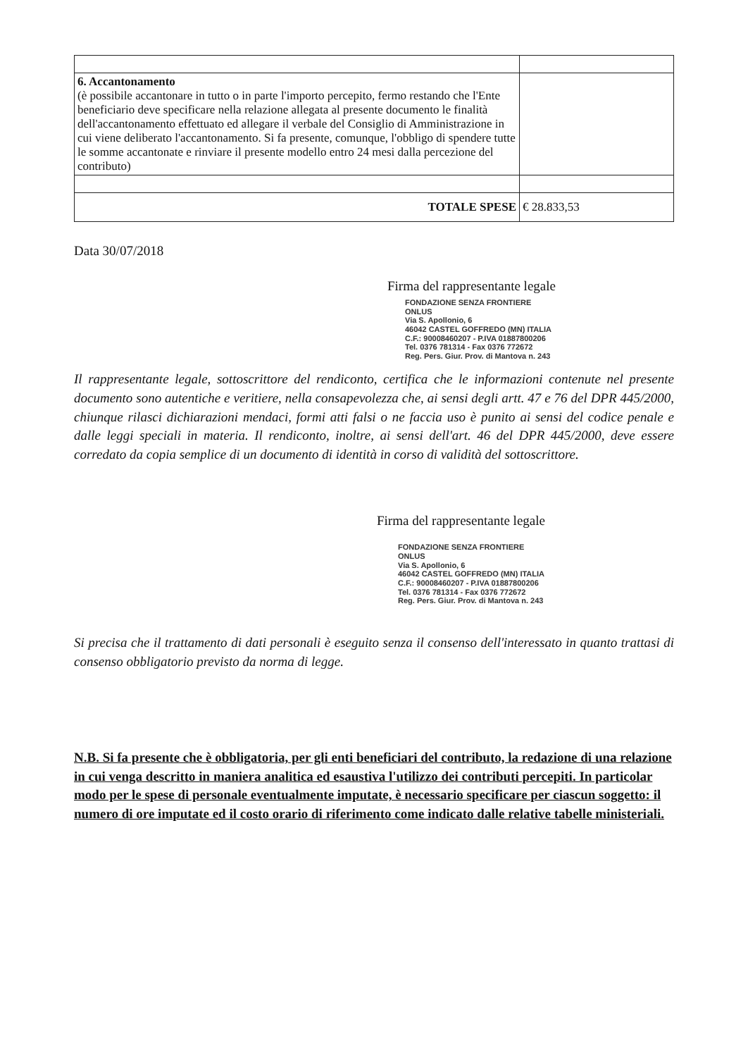| 6. Accantonamento (è possibile accantonare in tutto o in parte l'importo percepito, fermo restando che l'Ente beneficiario deve specificare nella relazione allegata al presente documento le finalità dell'accantonamento effettuato ed allegare il verbale del Consiglio di Amministrazione in cui viene deliberato l'accantonamento. Si fa presente, comunque, l'obbligo di spendere tutte le somme accantonate e rinviare il presente modello entro 24 mesi dalla percezione del contributo) | |
| TOTALE SPESE | € 28.833,53 |
Data 30/07/2018
Firma del rappresentante legale
FONDAZIONE SENZA FRONTIERE
ONLUS
Via S. Apollonio, 6
46042 CASTEL GOFFREDO (MN) ITALIA
C.F.: 90008460207 - P.IVA 01887800206
Tel. 0376 781314 - Fax 0376 772672
Reg. Pers. Giur. Prov. di Mantova n. 243
Il rappresentante legale, sottoscrittore del rendiconto, certifica che le informazioni contenute nel presente documento sono autentiche e veritiere, nella consapevolezza che, ai sensi degli artt. 47 e 76 del DPR 445/2000, chiunque rilasci dichiarazioni mendaci, formi atti falsi o ne faccia uso è punito ai sensi del codice penale e dalle leggi speciali in materia. Il rendiconto, inoltre, ai sensi dell'art. 46 del DPR 445/2000, deve essere corredato da copia semplice di un documento di identità in corso di validità del sottoscrittore.
Firma del rappresentante legale
FONDAZIONE SENZA FRONTIERE
ONLUS
Via S. Apollonio, 6
46042 CASTEL GOFFREDO (MN) ITALIA
C.F.: 90008460207 - P.IVA 01887800206
Tel. 0376 781314 - Fax 0376 772672
Reg. Pers. Giur. Prov. di Mantova n. 243
Si precisa che il trattamento di dati personali è eseguito senza il consenso dell'interessato in quanto trattasi di consenso obbligatorio previsto da norma di legge.
N.B. Si fa presente che è obbligatoria, per gli enti beneficiari del contributo, la redazione di una relazione in cui venga descritto in maniera analitica ed esaustiva l'utilizzo dei contributi percepiti. In particolar modo per le spese di personale eventualmente imputate, è necessario specificare per ciascun soggetto: il numero di ore imputate ed il costo orario di riferimento come indicato dalle relative tabelle ministeriali.